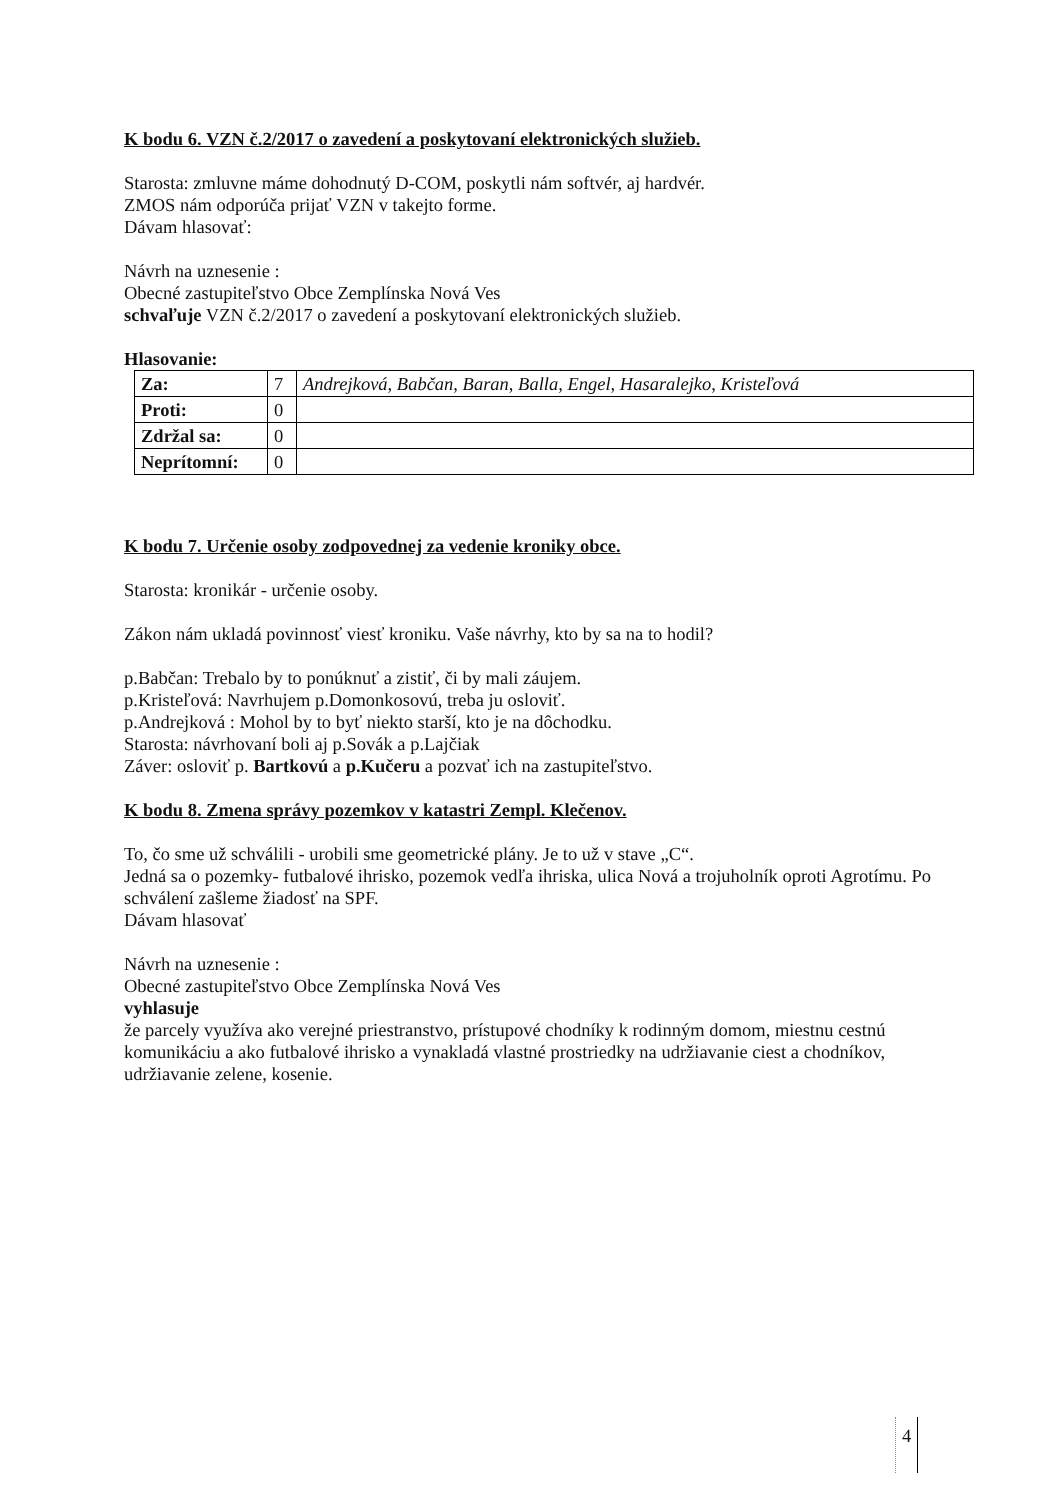K bodu 6. VZN č.2/2017 o zavedení a poskytovaní elektronických služieb.
Starosta: zmluvne máme dohodnutý D-COM, poskytli nám softvér, aj hardvér.
ZMOS nám odporúča prijať VZN v takejto forme.
Dávam hlasovať:
Návrh na uznesenie :
Obecné zastupiteľstvo Obce Zemplínska Nová Ves
schvaľuje VZN č.2/2017 o zavedení a poskytovaní elektronických služieb.
Hlasovanie:
| Za: | 7 | Andrejková, Babčan, Baran, Balla, Engel, Hasaralejko, Kristeľová |
| Proti: | 0 | |
| Zdržal sa: | 0 | |
| Neprítomní: | 0 | |
K bodu 7. Určenie osoby zodpovednej za vedenie kroniky obce.
Starosta: kronikár - určenie osoby.
Zákon nám ukladá povinnosť viesť kroniku. Vaše návrhy, kto by sa na to hodil?
p.Babčan: Trebalo by to ponúknuť a zistiť, či by mali záujem.
p.Kristeľová: Navrhujem p.Domonkosovú, treba ju osloviť.
p.Andrejková : Mohol by to byť niekto starší, kto je na dôchodku.
Starosta: návrhovaní boli aj p.Sovák a p.Lajčiak
Záver: osloviť p. Bartkovú a p.Kučeru a pozvať ich na zastupiteľstvo.
K bodu 8. Zmena správy pozemkov v katastri Zempl. Klečenov.
To, čo sme už schválili - urobili sme geometrické plány. Je to už v stave „C“.
Jedná sa o pozemky- futbalové ihrisko, pozemok vedľa ihriska, ulica Nová a trojuholník oproti Agrotímu. Po schválení zašleme žiadosť na SPF.
Dávam hlasovať
Návrh na uznesenie :
Obecné zastupiteľstvo Obce Zemplínska Nová Ves
vyhlasuje
že parcely využíva ako verejné priestranstvo, prístupové chodníky k rodinným domom, miestnu cestnú komunikáciu a ako futbalové ihrisko a vynakladá vlastné prostriedky na udržiavanie ciest a chodníkov, udržiavanie zelene, kosenie.
4